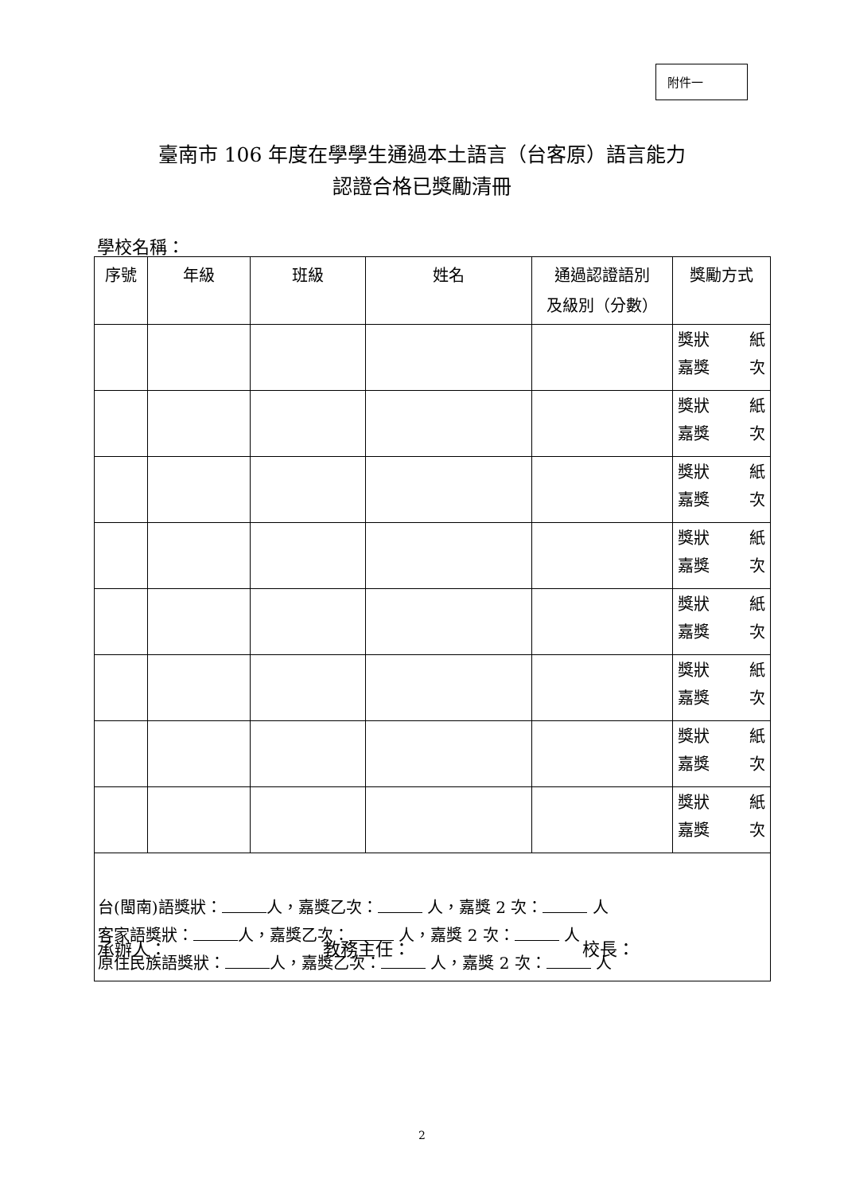附件一
臺南市 106 年度在學學生通過本土語言（台客原）語言能力
認證合格已獎勵清冊
學校名稱：
| 序號 | 年級 | 班級 | 姓名 | 通過認證語別 及級別（分數） | 獎勵方式 |
| --- | --- | --- | --- | --- | --- |
| | | | | | 獎狀 紙 嘉獎 次 |
| | | | | | 獎狀 紙 嘉獎 次 |
| | | | | | 獎狀 紙 嘉獎 次 |
| | | | | | 獎狀 紙 嘉獎 次 |
| | | | | | 獎狀 紙 嘉獎 次 |
| | | | | | 獎狀 紙 嘉獎 次 |
| | | | | | 獎狀 紙 嘉獎 次 |
| | | | | | 獎狀 紙 嘉獎 次 |
| 台(閩南)語獎狀： 人，嘉獎乙次： 人，嘉獎 2 次： 人 客家語獎狀： 人，嘉獎乙次： 人，嘉獎 2 次： 人 原住民族語獎狀： 人，嘉獎乙次： 人，嘉獎 2 次： 人 | | | | | |
承辦人： 教務主任： 校長：
2